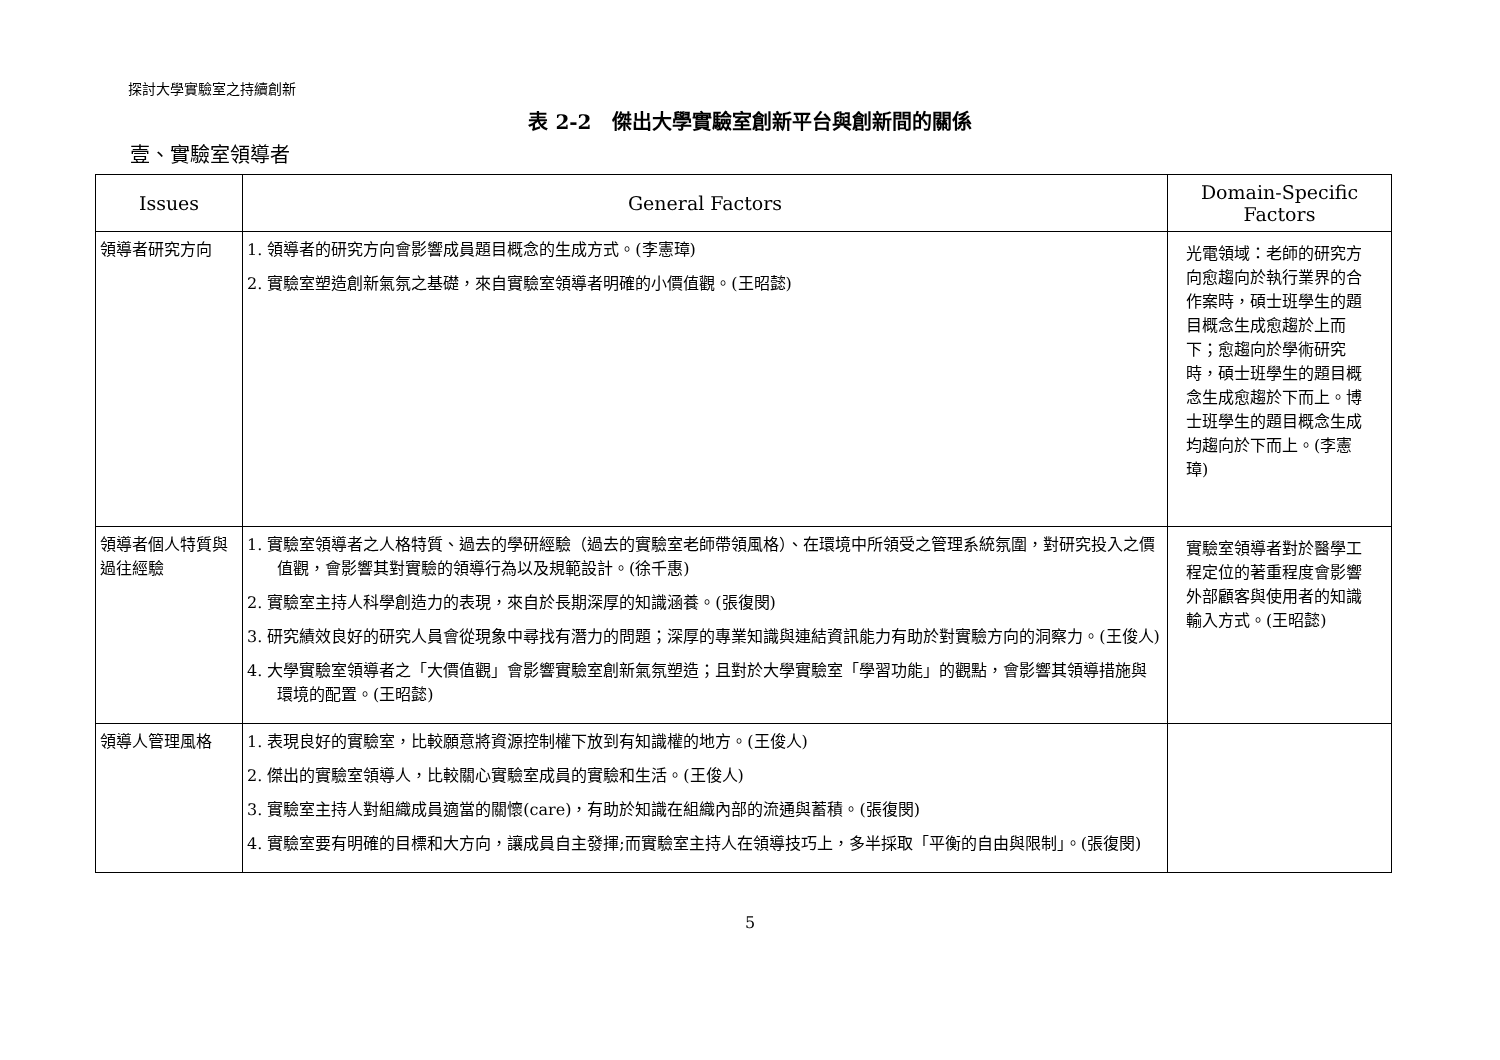探討大學實驗室之持續創新
表 2-2　傑出大學實驗室創新平台與創新間的關係
壹、實驗室領導者
| Issues | General Factors | Domain-Specific Factors |
| --- | --- | --- |
| 領導者研究方向 | 1. 領導者的研究方向會影響成員題目概念的生成方式。(李憲璋) 2. 實驗室塑造創新氣氛之基礎，來自實驗室領導者明確的小價值觀。(王昭懿) | 光電領域：老師的研究方向愈趨向於執行業界的合作案時，碩士班學生的題目概念生成愈趨於上而下；愈趨向於學術研究時，碩士班學生的題目概念生成愈趨於下而上。博士班學生的題目概念生成均趨向於下而上。(李憲璋) |
| 領導者個人特質與過往經驗 | 1. 實驗室領導者之人格特質、過去的學研經驗（過去的實驗室老師帶領風格）、在環境中所領受之管理系統氛圍，對研究投入之價值觀，會影響其對實驗的領導行為以及規範設計。(徐千惠) 2. 實驗室主持人科學創造力的表現，來自於長期深厚的知識涵養。(張復閔) 3. 研究績效良好的研究人員會從現象中尋找有潛力的問題；深厚的專業知識與連結資訊能力有助於對實驗方向的洞察力。(王俊人) 4. 大學實驗室領導者之「大價值觀」會影響實驗室創新氣氛塑造；且對於大學實驗室「學習功能」的觀點，會影響其領導措施與環境的配置。(王昭懿) | 實驗室領導者對於醫學工程定位的著重程度會影響外部顧客與使用者的知識輸入方式。(王昭懿) |
| 領導人管理風格 | 1. 表現良好的實驗室，比較願意將資源控制權下放到有知識權的地方。(王俊人) 2. 傑出的實驗室領導人，比較關心實驗室成員的實驗和生活。(王俊人) 3. 實驗室主持人對組織成員適當的關懷(care)，有助於知識在組織內部的流通與蓄積。(張復閔) 4. 實驗室要有明確的目標和大方向，讓成員自主發揮;而實驗室主持人在領導技巧上，多半採取「平衡的自由與限制」。(張復閔) | |
5